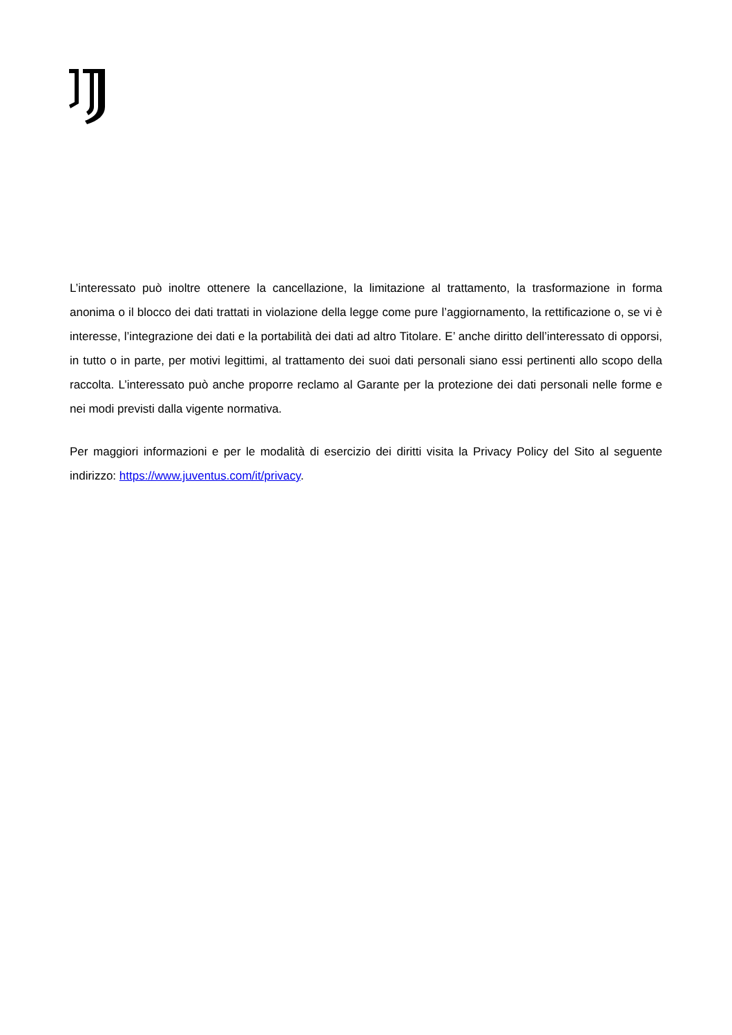L’interessato può inoltre ottenere la cancellazione, la limitazione al trattamento, la trasformazione in forma anonima o il blocco dei dati trattati in violazione della legge come pure l’aggiornamento, la rettificazione o, se vi è interesse, l’integrazione dei dati e la portabilità dei dati ad altro Titolare. E’ anche diritto dell’interessato di opporsi, in tutto o in parte, per motivi legittimi, al trattamento dei suoi dati personali siano essi pertinenti allo scopo della raccolta. L’interessato può anche proporre reclamo al Garante per la protezione dei dati personali nelle forme e nei modi previsti dalla vigente normativa.
Per maggiori informazioni e per le modalità di esercizio dei diritti visita la Privacy Policy del Sito al seguente indirizzo: https://www.juventus.com/it/privacy.